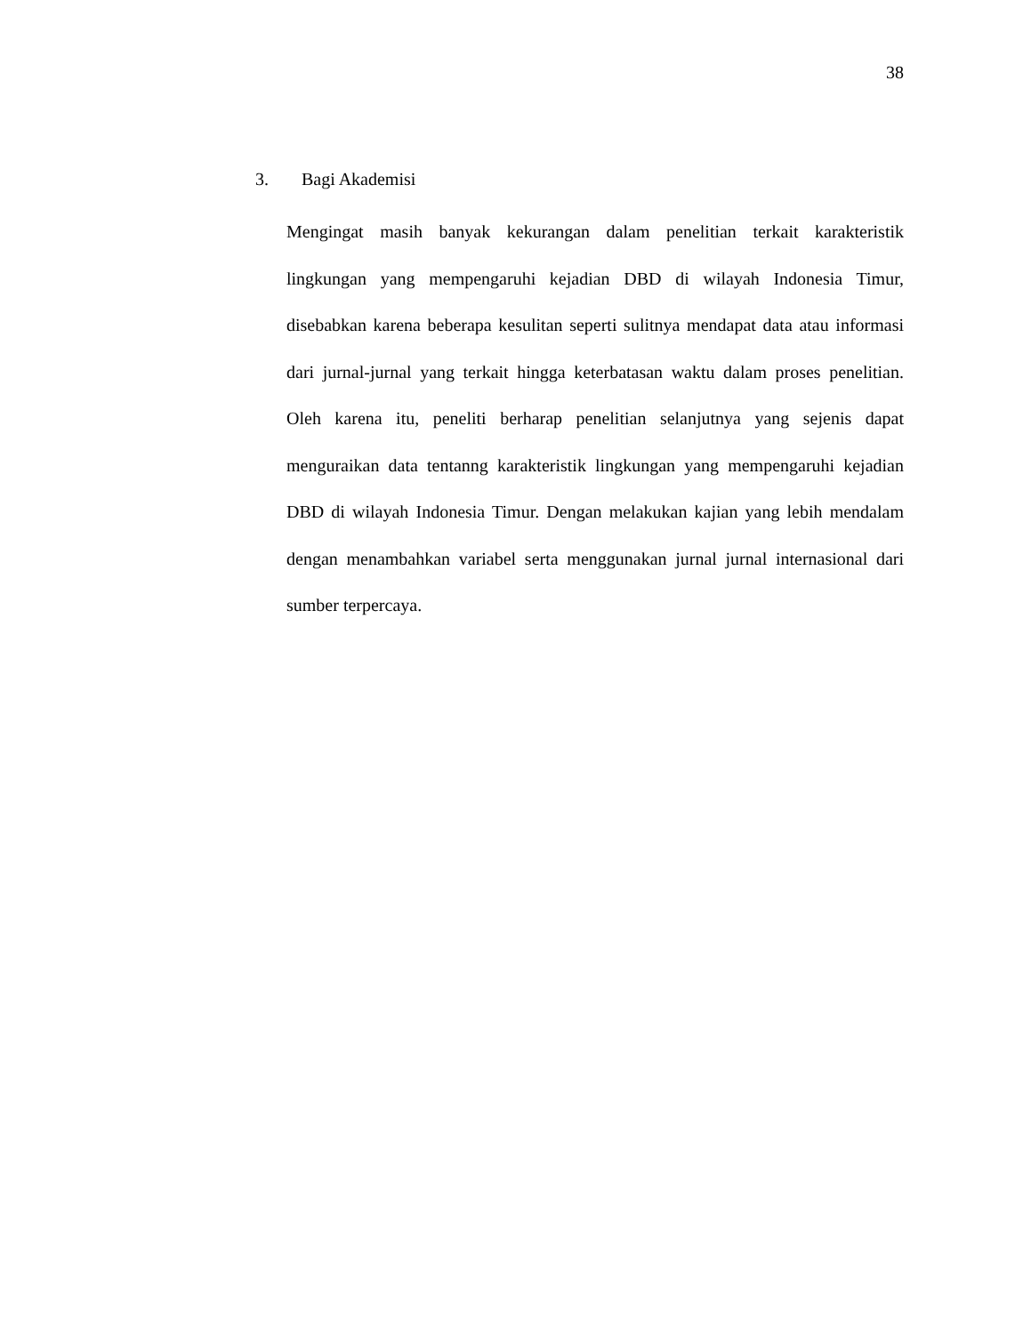38
3. Bagi Akademisi
Mengingat masih banyak kekurangan dalam penelitian terkait karakteristik lingkungan yang mempengaruhi kejadian DBD di wilayah Indonesia Timur, disebabkan karena beberapa kesulitan seperti sulitnya mendapat data atau informasi dari jurnal-jurnal yang terkait hingga keterbatasan waktu dalam proses penelitian. Oleh karena itu, peneliti berharap penelitian selanjutnya yang sejenis dapat menguraikan data tentanng karakteristik lingkungan yang mempengaruhi kejadian DBD di wilayah Indonesia Timur. Dengan melakukan kajian yang lebih mendalam dengan menambahkan variabel serta menggunakan jurnal jurnal internasional dari sumber terpercaya.